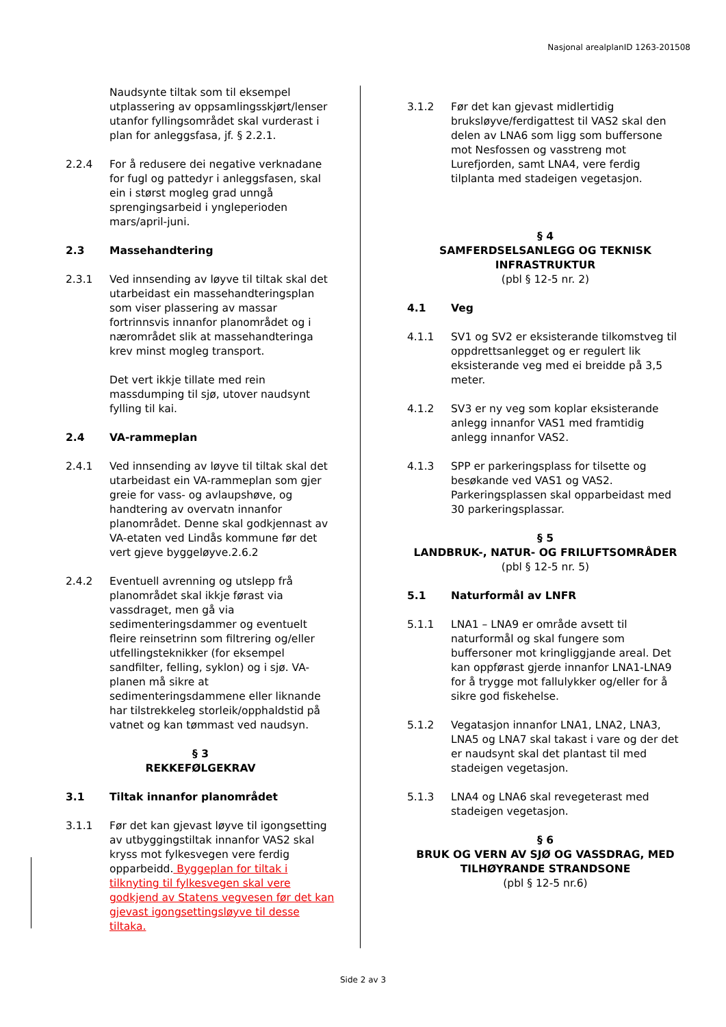Nasjonal arealplanID 1263-201508
Naudsynte tiltak som til eksempel utplassering av oppsamlingsskjørt/lenser utanfor fyllingsområdet skal vurderast i plan for anleggsfasa, jf. § 2.2.1.
2.2.4 For å redusere dei negative verknadane for fugl og pattedyr i anleggsfasen, skal ein i størst mogleg grad unngå sprengingsarbeid i yngleperioden mars/april-juni.
2.3 Massehandtering
2.3.1 Ved innsending av løyve til tiltak skal det utarbeidast ein massehandteringsplan som viser plassering av massar fortrinnsvis innanfor planområdet og i nærområdet slik at massehandteringa krev minst mogleg transport.
Det vert ikkje tillate med rein massdumping til sjø, utover naudsynt fylling til kai.
2.4 VA-rammeplan
2.4.1 Ved innsending av løyve til tiltak skal det utarbeidast ein VA-rammeplan som gjer greie for vass- og avlaupshøve, og handtering av overvatn innanfor planområdet. Denne skal godkjennast av VA-etaten ved Lindås kommune før det vert gjeve byggeløyve.2.6.2
2.4.2 Eventuell avrenning og utslepp frå planområdet skal ikkje førast via vassdraget, men gå via sedimenteringsdammer og eventuelt fleire reinsetrinn som filtrering og/eller utfellingsteknikker (for eksempel sandfilter, felling, syklon) og i sjø. VA-planen må sikre at sedimenteringsdammene eller liknande har tilstrekkeleg storleik/opphaldstid på vatnet og kan tømmast ved naudsyn.
§ 3
REKKEFØLGEKRAV
3.1 Tiltak innanfor planområdet
3.1.1 Før det kan gjevast løyve til igongsetting av utbyggingstiltak innanfor VAS2 skal kryss mot fylkesvegen vere ferdig opparbeidd. Byggeplan for tiltak i tilknyting til fylkesvegen skal vere godkjend av Statens vegvesen før det kan gjevast igongsettingsløyve til desse tiltaka.
3.1.2 Før det kan gjevast midlertidig bruksløyve/ferdigattest til VAS2 skal den delen av LNA6 som ligg som buffersone mot Nesfossen og vasstreng mot Lurefjorden, samt LNA4, vere ferdig tilplanta med stadeigen vegetasjon.
§ 4
SAMFERDSELSANLEGG OG TEKNISK INFRASTRUKTUR
(pbl § 12-5 nr. 2)
4.1 Veg
4.1.1 SV1 og SV2 er eksisterande tilkomstveg til oppdrettsanlegget og er regulert lik eksisterande veg med ei breidde på 3,5 meter.
4.1.2 SV3 er ny veg som koplar eksisterande anlegg innanfor VAS1 med framtidig anlegg innanfor VAS2.
4.1.3 SPP er parkeringsplass for tilsette og besøkande ved VAS1 og VAS2. Parkeringsplassen skal opparbeidast med 30 parkeringsplassar.
§ 5
LANDBRUK-, NATUR- OG FRILUFTSOMRÅDER
(pbl § 12-5 nr. 5)
5.1 Naturformål av LNFR
5.1.1 LNA1 – LNA9 er område avsett til naturformål og skal fungere som buffersoner mot kringliggjande areal. Det kan oppførast gjerde innanfor LNA1-LNA9 for å trygge mot fallulykker og/eller for å sikre god fiskehelse.
5.1.2 Vegatasjon innanfor LNA1, LNA2, LNA3, LNA5 og LNA7 skal takast i vare og der det er naudsynt skal det plantast til med stadeigen vegetasjon.
5.1.3 LNA4 og LNA6 skal revegeterast med stadeigen vegetasjon.
§ 6
BRUK OG VERN AV SJØ OG VASSDRAG, MED TILHØYRANDE STRANDSONE
(pbl § 12-5 nr.6)
Side 2 av 3